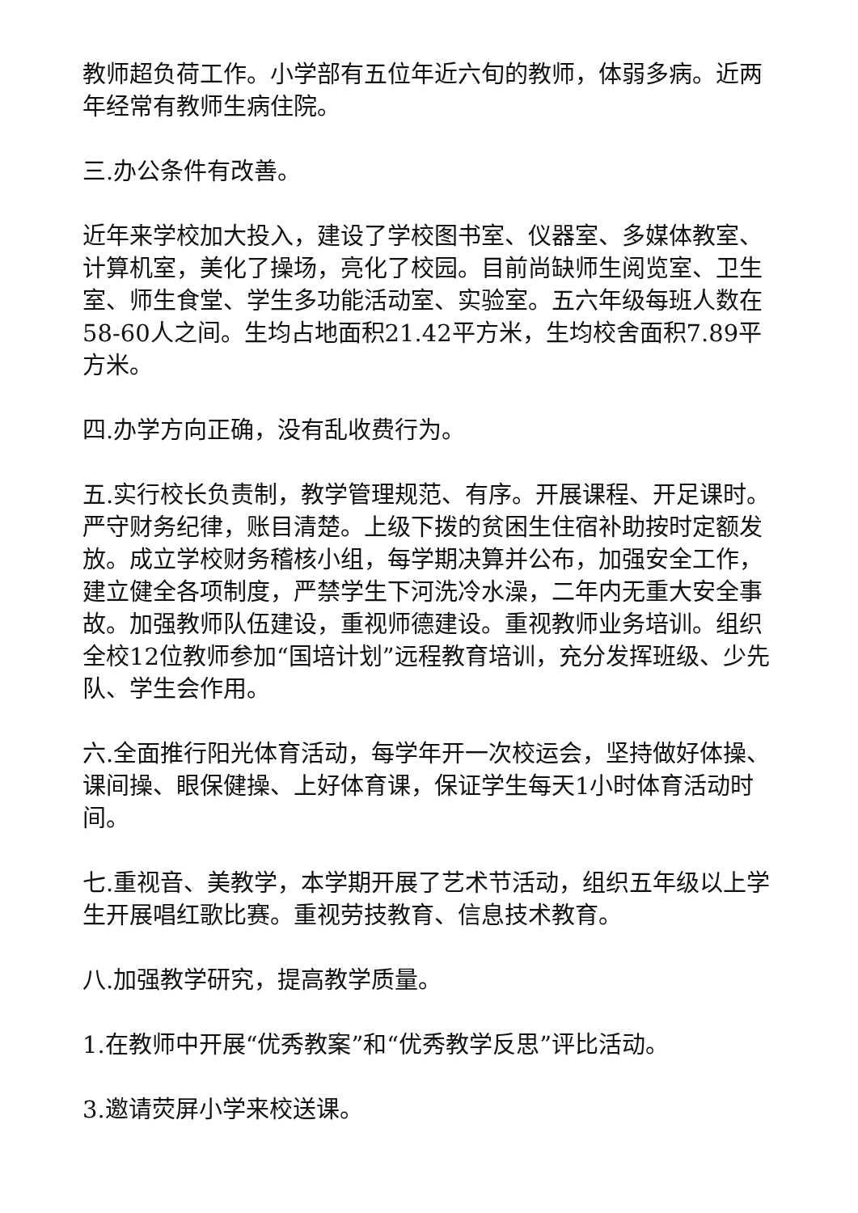教师超负荷工作。小学部有五位年近六旬的教师，体弱多病。近两年经常有教师生病住院。
三.办公条件有改善。
近年来学校加大投入，建设了学校图书室、仪器室、多媒体教室、计算机室，美化了操场，亮化了校园。目前尚缺师生阅览室、卫生室、师生食堂、学生多功能活动室、实验室。五六年级每班人数在58-60人之间。生均占地面积21.42平方米，生均校舍面积7.89平方米。
四.办学方向正确，没有乱收费行为。
五.实行校长负责制，教学管理规范、有序。开展课程、开足课时。严守财务纪律，账目清楚。上级下拨的贫困生住宿补助按时定额发放。成立学校财务稽核小组，每学期决算并公布，加强安全工作，建立健全各项制度，严禁学生下河洗冷水澡，二年内无重大安全事故。加强教师队伍建设，重视师德建设。重视教师业务培训。组织全校12位教师参加“国培计划”远程教育培训，充分发挥班级、少先队、学生会作用。
六.全面推行阳光体育活动，每学年开一次校运会，坚持做好体操、课间操、眼保健操、上好体育课，保证学生每天1小时体育活动时间。
七.重视音、美教学，本学期开展了艺术节活动，组织五年级以上学生开展唱红歌比赛。重视劳技教育、信息技术教育。
八.加强教学研究，提高教学质量。
1.在教师中开展“优秀教案”和“优秀教学反思”评比活动。
3.邀请荧屏小学来校送课。